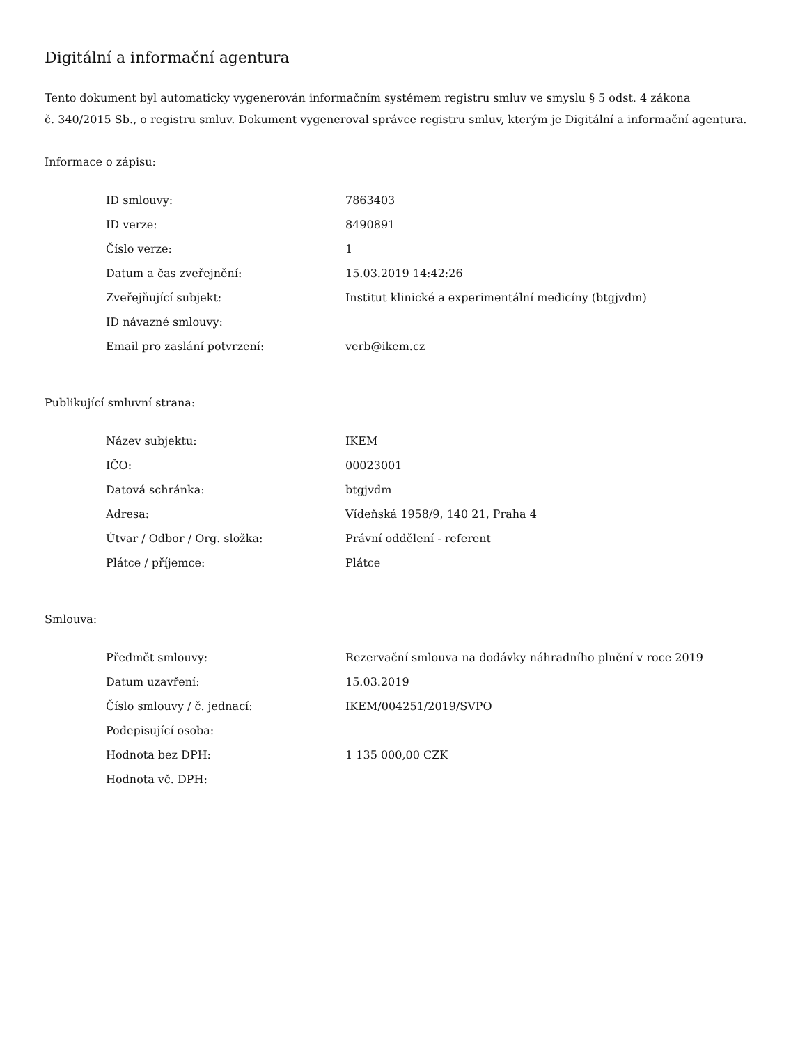Digitální a informační agentura
Tento dokument byl automaticky vygenerován informačním systémem registru smluv ve smyslu § 5 odst. 4 zákona
č. 340/2015 Sb., o registru smluv. Dokument vygeneroval správce registru smluv, kterým je Digitální a informační agentura.
Informace o zápisu:
| ID smlouvy: | 7863403 |
| ID verze: | 8490891 |
| Číslo verze: | 1 |
| Datum a čas zveřejnění: | 15.03.2019 14:42:26 |
| Zveřejňující subjekt: | Institut klinické a experimentální medicíny (btgjvdm) |
| ID návazné smlouvy: | |
| Email pro zaslání potvrzení: | verb@ikem.cz |
Publikující smluvní strana:
| Název subjektu: | IKEM |
| IČO: | 00023001 |
| Datová schránka: | btgjvdm |
| Adresa: | Vídeňská 1958/9, 140 21, Praha 4 |
| Útvar / Odbor / Org. složka: | Právní oddělení - referent |
| Plátce / příjemce: | Plátce |
Smlouva:
| Předmět smlouvy: | Rezervační smlouva na dodávky náhradního plnění v roce 2019 |
| Datum uzavření: | 15.03.2019 |
| Číslo smlouvy / č. jednací: | IKEM/004251/2019/SVPO |
| Podepisující osoba: | |
| Hodnota bez DPH: | 1 135 000,00 CZK |
| Hodnota vč. DPH: | |